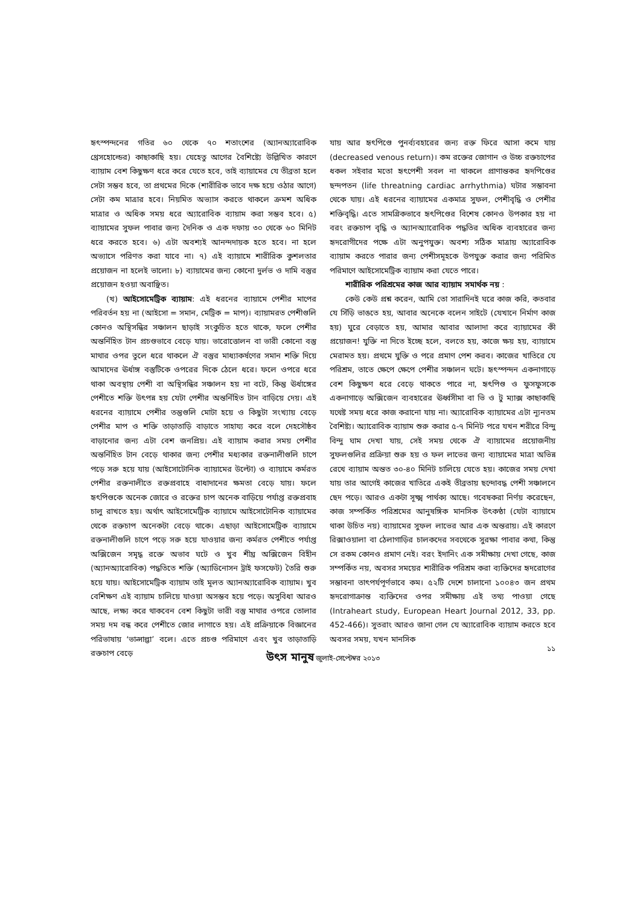হৃৎস্পন্দনের গতির ৬০ থেকে ৭০ শতাংশের (অ্যানঅ্যারোবিক থ্রেসহোল্ডের) কাছাকাছি হয়। যেহেতু আগের বৈশিষ্ট্যে উল্লিখিত কারণে ব্যায়াম বেশ কিছুক্ষণ ধরে করে যেতে হবে, তাই ব্যায়ামের যে তীব্রতা হলে সেটা সম্ভব হবে, তা প্রথমের দিকে (শারীরিক ভাবে দক্ষ হয়ে ওঠার আগে) সেটা কম মাত্রার হবে। নিয়মিত অভ্যাস করতে থাকলে ক্রমশ অধিক মাত্রার ও অধিক সময় ধরে অ্যারোবিক ব্যায়াম করা সম্ভব হবে। ৫) ব্যায়ামের সুফল পাবার জন্য দৈনিক ও এক দফায় ৩০ থেকে ৬০ মিনিট ধরে করতে হবে। ৬) এটা অবশ্যই আনন্দদায়ক হতে হবে। না হলে অভ্যাসে পরিণত করা যাবে না। ৭) এই ব্যায়ামে শারীরিক কুশলতার প্রয়োজন না হলেই ভালো। ৮) ব্যায়ামের জন্য কোনো দুর্লভ ও দামি বস্তুর প্রয়োজন হওয়া অবাঞ্ছিত।
(খ) আইসোমেট্রিক ব্যায়াম: এই ধরনের ব্যায়ামে পেশীর মাপের পরিবর্তন হয় না (আইসো = সমান, মেট্রিক = মাপ)। ব্যায়ামরত পেশীগুলি কোনও অস্থিসন্ধির সঞ্চালন ছাড়াই সংকুচিত হতে থাকে, ফলে পেশীর অন্তর্নিহিত টান প্রচণ্ডভাবে বেড়ে যায়। ভারোত্তোলন বা ভারী কোনো বস্তু মাথার ওপর তুলে ধরে থাকলে ঐ বস্তুর মাধ্যাকর্ষণের সমান শক্তি দিয়ে আমাদের ঊর্ধাঙ্গ বস্তুটিকে ওপরের দিকে ঠেলে ধরে। ফলে ওপরে ধরে থাকা অবস্থায় পেশী বা অস্থিসন্ধির সঞ্চালন হয় না বটে, কিন্তু ঊর্ধাঙ্গের পেশীতে শক্তি উৎপন্ন হয় যেটা পেশীর অন্তর্নিহিত টান বাড়িয়ে দেয়। এই ধরনের ব্যায়ামে পেশীর তন্তুগুলি মোটা হয়ে ও কিছুটা সংখ্যায় বেড়ে পেশীর মাপ ও শক্তি তাড়াতাড়ি বাড়াতে সাহায্য করে বলে দেহসৌষ্ঠব বাড়ানোর জন্য এটা বেশ জনপ্রিয়। এই ব্যায়াম করার সময় পেশীর অন্তর্নিহিত টান বেড়ে থাকার জন্য পেশীর মধ্যকার রক্তনালীগুলি চাপে পড়ে সরু হয়ে যায় (আইসোটোনিক ব্যায়ামের উল্টো) ও ব্যায়ামে কর্মরত পেশীর রক্তনালীতে রক্তপ্রবাহে বাধাদানের ক্ষমতা বেড়ে যায়। ফলে হৃৎপিণ্ডকে অনেক জোরে ও রক্তের চাপ অনেক বাড়িয়ে পর্যাপ্ত রক্তপ্রবাহ চালু রাখতে হয়। অর্থাৎ আইসোমেট্রিক ব্যায়ামে আইসোটোনিক ব্যায়ামের থেকে রক্তচাপ অনেকটা বেড়ে থাকে। এছাড়া আইসোমেট্রিক ব্যায়ামে রক্তনালীগুলি চাপে পড়ে সরু হয়ে যাওয়ার জন্য কর্মরত পেশীতে পর্যাপ্ত অক্সিজেন সমৃদ্ধ রক্তে অভাব ঘটে ও খুব শীঘ্র অক্সিজেন বিহীন (অ্যানঅ্যারোবিক) পদ্ধতিতে শক্তি (অ্যাডিনোসন ট্রাই ফসফেট) তৈরি শুরু হয়ে যায়। আইসোমেট্রিক ব্যায়াম তাই মূলত অ্যানঅ্যারোবিক ব্যায়াম। খুব বেশিক্ষণ এই ব্যায়াম চালিয়ে যাওয়া অসম্ভব হয়ে পড়ে। অসুবিধা আরও আছে, লক্ষ্য করে থাকবেন বেশ কিছুটা ভারী বস্তু মাথার ওপরে তোলার সময় দম বন্ধ করে পেশীতে জোর লাগাতে হয়। এই প্রক্রিয়াকে বিজ্ঞানের পরিভাষায় ‘ভাল্সাল্ভা’ বলে। এতে প্রচণ্ড পরিমাণে এবং খুব তাড়াতাড়ি রক্তচাপ বেড়ে
যায় আর হৃৎপিণ্ডে পুনর্ব্যবহারের জন্য রক্ত ফিরে আসা কমে যায় (decreased venous return)। কম রক্তের জোগান ও উচ্চ রক্তচাপের ধকল সইবার মতো হৃৎপেশী সবল না থাকলে প্রাণান্তকর হৃদপিণ্ডের ছন্দপতন (life threatning cardiac arrhythmia) ঘটার সম্ভাবনা থেকে যায়। এই ধরনের ব্যায়ামের একমাত্র সুফল, পেশীবৃদ্ধি ও পেশীর শক্তিবৃদ্ধি। এতে সামগ্রিকভাবে হৃৎপিণ্ডের বিশেষ কোনও উপকার হয় না বরং রক্তচাপ বৃদ্ধি ও অ্যানঅ্যারোবিক পদ্ধতির অধিক ব্যবহারের জন্য হৃদরোগীদের পক্ষে এটা অনুপযুক্ত। অবশ্য সঠিক মাত্রায় অ্যারোবিক ব্যায়াম করতে পারার জন্য পেশীসমূহকে উপযুক্ত করার জন্য পরিমিত পরিমাণে আইসোমেট্রিক ব্যায়াম করা যেতে পারে।
শারীরিক পরিশ্রমের কাজ আর ব্যায়াম সমার্থক নয় :
কেউ কেউ প্রশ্ন করেন, আমি তো সারাদিনই ঘরে কাজ করি, কতবার যে সিঁড়ি ভাঙতে হয়, আবার অনেকে বলেন সাইটে (যেখানে নির্মাণ কাজ হয়) ঘুরে বেড়াতে হয়, আমার আবার আলাদা করে ব্যায়ামের কী প্রয়োজন! যুক্তি না দিতে ইচ্ছে হলে, বলতে হয়, কাজে ক্ষয় হয়, ব্যায়ামে মেরামত হয়। প্রথমে যুক্তি ও পরে প্রমাণ পেশ করব। কাজের খাতিরে যে পরিশ্রম, তাতে ক্ষেপে ক্ষেপে পেশীর সঞ্চালন ঘটে। হৃৎস্পন্দন একনাগাড়ে বেশ কিছুক্ষণ ধরে বেড়ে থাকতে পারে না, হৃৎপিণ্ড ও ফুসফুসকে একনাগাড়ে অক্সিজেন ব্যবহারের ঊর্ধ্বসীমা বা ভি ও টু ম্যাক্স কাছাকাছি যথেষ্ট সময় ধরে কাজ করানো যায় না। অ্যারোবিক ব্যায়ামের এটা ন্যূনতম বৈশিষ্ট্য। অ্যারোবিক ব্যায়াম শুরু করার ৫-৭ মিনিট পরে যখন শরীরে বিন্দু বিন্দু ঘাম দেখা যায়, সেই সময় থেকে ঐ ব্যায়ামের প্রয়োজনীয় সুফলগুলির প্রক্রিয়া শুরু হয় ও ফল লাভের জন্য ব্যায়ামের মাত্রা অভিন্ন রেখে ব্যায়াম অন্তত ৩০-৪০ মিনিট চালিয়ে যেতে হয়। কাজের সময় দেখা যায় তার আগেই কাজের খাতিরে একই তীব্রতায় ছন্দোবদ্ধ পেশী সঞ্চালনে ছেদ পড়ে। আরও একটা সূক্ষ্ম পার্থক্য আছে। গবেষকরা নির্ণয় করেছেন, কাজ সম্পর্কিত পরিশ্রমের আনুষঙ্গিক মানসিক উৎকণ্ঠা (যেটা ব্যায়ামে থাকা উচিত নয়) ব্যায়ামের সুফল লাভের আর এক অন্তরায়। এই কারণে রিক্সাওয়ালা বা ঠেলাগাড়ির চালকদের সবথেকে সুরক্ষা পাবার কথা, কিন্তু সে রকম কোনও প্রমাণ নেই। বরং ইদানিং এক সমীক্ষায় দেখা গেছে, কাজ সম্পর্কিত নয়, অবসর সময়ের শারীরিক পরিশ্রম করা ব্যক্তিদের হৃদরোগের সম্ভাবনা তাৎপর্যপূর্ণভাবে কম। ৫২টি দেশে চালানো ১০০৪৩ জন প্রথম হৃদরোগাক্রান্ত ব্যক্তিদের ওপর সমীক্ষায় এই তথ্য পাওয়া গেছে (Intraheart study, European Heart Journal 2012, 33, pp. 452-466)। সুতরাং আরও জানা গেল যে অ্যারোবিক ব্যায়াম করতে হবে অবসর সময়, যখন মানসিক
১১
উৎস মানুষ জুলাই-সেপ্টেম্বর ২০১৩